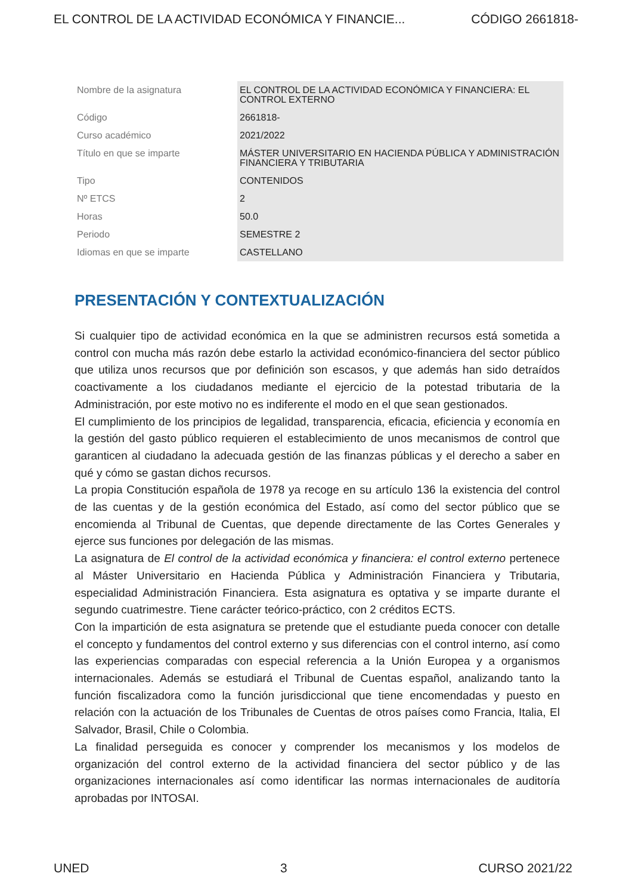EL CONTROL DE LA ACTIVIDAD ECONÓMICA Y FINANCIE... CÓDIGO 2661818-
| Nombre de la asignatura | EL CONTROL DE LA ACTIVIDAD ECONÓMICA Y FINANCIERA: EL CONTROL EXTERNO |
| Código | 2661818- |
| Curso académico | 2021/2022 |
| Título en que se imparte | MÁSTER UNIVERSITARIO EN HACIENDA PÚBLICA Y ADMINISTRACIÓN FINANCIERA Y TRIBUTARIA |
| Tipo | CONTENIDOS |
| Nº ETCS | 2 |
| Horas | 50.0 |
| Periodo | SEMESTRE 2 |
| Idiomas en que se imparte | CASTELLANO |
PRESENTACIÓN Y CONTEXTUALIZACIÓN
Si cualquier tipo de actividad económica en la que se administren recursos está sometida a control con mucha más razón debe estarlo la actividad económico-financiera del sector público que utiliza unos recursos que por definición son escasos, y que además han sido detraídos coactivamente a los ciudadanos mediante el ejercicio de la potestad tributaria de la Administración, por este motivo no es indiferente el modo en el que sean gestionados.
El cumplimiento de los principios de legalidad, transparencia, eficacia, eficiencia y economía en la gestión del gasto público requieren el establecimiento de unos mecanismos de control que garanticen al ciudadano la adecuada gestión de las finanzas públicas y el derecho a saber en qué y cómo se gastan dichos recursos.
La propia Constitución española de 1978 ya recoge en su artículo 136 la existencia del control de las cuentas y de la gestión económica del Estado, así como del sector público que se encomienda al Tribunal de Cuentas, que depende directamente de las Cortes Generales y ejerce sus funciones por delegación de las mismas.
La asignatura de El control de la actividad económica y financiera: el control externo pertenece al Máster Universitario en Hacienda Pública y Administración Financiera y Tributaria, especialidad Administración Financiera. Esta asignatura es optativa y se imparte durante el segundo cuatrimestre. Tiene carácter teórico-práctico, con 2 créditos ECTS.
Con la impartición de esta asignatura se pretende que el estudiante pueda conocer con detalle el concepto y fundamentos del control externo y sus diferencias con el control interno, así como las experiencias comparadas con especial referencia a la Unión Europea y a organismos internacionales. Además se estudiará el Tribunal de Cuentas español, analizando tanto la función fiscalizadora como la función jurisdiccional que tiene encomendadas y puesto en relación con la actuación de los Tribunales de Cuentas de otros países como Francia, Italia, El Salvador, Brasil, Chile o Colombia.
La finalidad perseguida es conocer y comprender los mecanismos y los modelos de organización del control externo de la actividad financiera del sector público y de las organizaciones internacionales así como identificar las normas internacionales de auditoría aprobadas por INTOSAI.
UNED 3 CURSO 2021/22